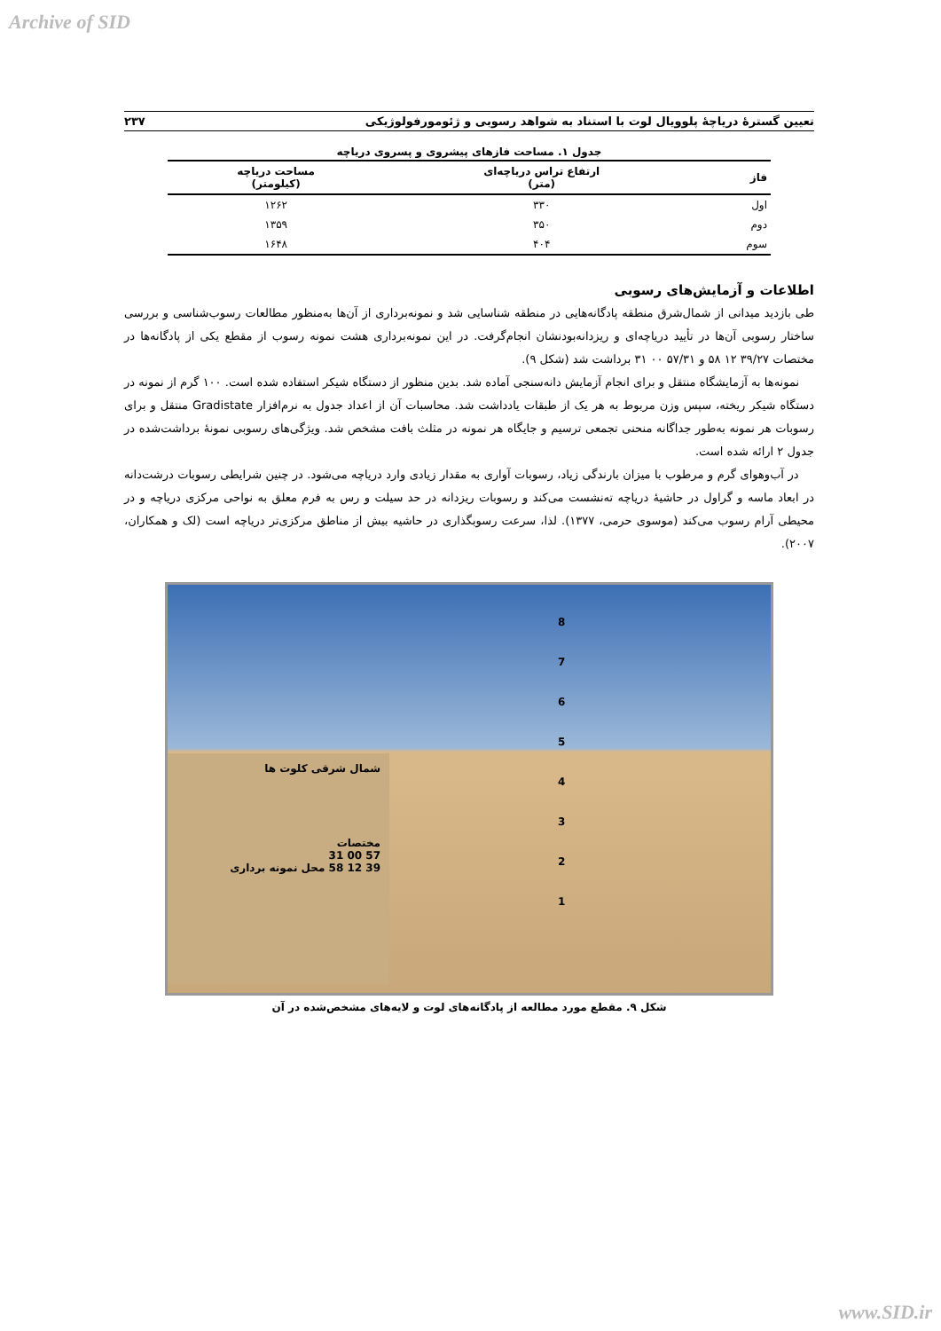Archive of SID
تعیین گسترۀ دریاچۀ پلوویال لوت با استناد به شواهد رسوبی و ژئومورفولوژیکی ۲۳۷
جدول ۱. مساحت فازهای پیشروی و پسروی دریاچه
| فاز | ارتفاع تراس دریاچه‌ای (متر) | مساحت دریاچه (کیلومتر) |
| --- | --- | --- |
| اول | ۳۳۰ | ۱۲۶۲ |
| دوم | ۳۵۰ | ۱۳۵۹ |
| سوم | ۴۰۴ | ۱۶۴۸ |
اطلاعات و آزمایش‌های رسوبی
طی بازدید میدانی از شمال‌شرق منطقه پادگانه‌هایی در منطقه شناسایی شد و نمونه‌برداری از آن‌ها به‌منظور مطالعات رسوب‌شناسی و بررسی ساختار رسوبی آن‌ها در تأیید دریاچه‌ای و ریزدانه‌بودنشان انجام‌گرفت. در این نمونه‌برداری هشت نمونه رسوب از مقطع یکی از پادگانه‌ها در مختصات ۳۹/۲۷ ۱۲ ۵۸ و ۵۷/۳۱ ۰۰ ۳۱ برداشت شد (شکل ۹).
نمونه‌ها به آزمایشگاه منتقل و برای انجام آزمایش دانه‌سنجی آماده شد. بدین منظور از دستگاه شیکر استفاده شده است. ۱۰۰ گرم از نمونه در دستگاه شیکر ریخته، سپس وزن مربوط به هر یک از طبقات یادداشت شد. محاسبات آن از اعداد جدول به نرم‌افزار Gradistate منتقل و برای رسوبات هر نمونه به‌طور جداگانه منحنی تجمعی ترسیم و جایگاه هر نمونه در مثلث بافت مشخص شد. ویژگی‌های رسوبی نمونۀ برداشت‌شده در جدول ۲ ارائه شده است.
در آب‌وهوای گرم و مرطوب با میزان بارندگی زیاد، رسوبات آواری به مقدار زیادی وارد دریاچه می‌شود. در چنین شرایطی رسوبات درشت‌دانه در ابعاد ماسه و گراول در حاشیۀ دریاچه ته‌نشست می‌کند و رسوبات ریزدانه در حد سیلت و رس به فرم معلق به نواحی مرکزی دریاچه و در محیطی آرام رسوب می‌کند (موسوی حرمی، ۱۳۷۷). لذا، سرعت رسوبگذاری در حاشیه بیش از مناطق مرکزی‌تر دریاچه است (لک و همکاران، ۲۰۰۷).
8
7
6
5
4
3
2
1
شمال شرقی کلوت ها
مختصات
31 00 57
58 12 39 محل نمونه برداری
شکل ۹. مقطع مورد مطالعه از پادگانه‌های لوت و لایه‌های مشخص‌شده در آن
www.SID.ir